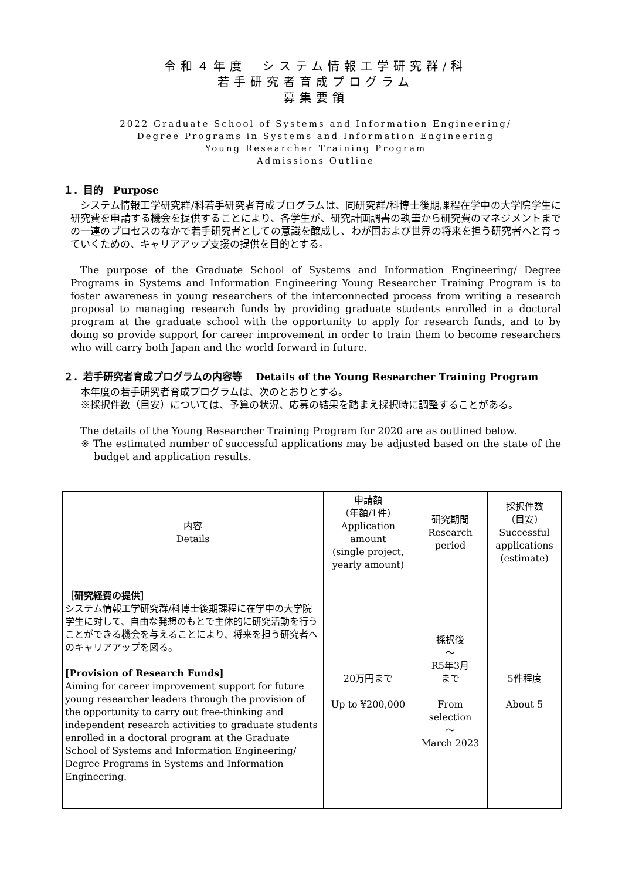令和４年度　システム情報工学研究群/科
若手研究者育成プログラム
募集要領
2022 Graduate School of Systems and Information Engineering/
Degree Programs in Systems and Information Engineering
Young Researcher Training Program
Admissions Outline
１．目的　Purpose
システム情報工学研究群/科若手研究者育成プログラムは、同研究群/科博士後期課程在学中の大学院学生に研究費を申請する機会を提供することにより、各学生が、研究計画調書の執筆から研究費のマネジメントまでの一連のプロセスのなかで若手研究者としての意識を醸成し、わが国および世界の将来を担う研究者へと育っていくための、キャリアアップ支援の提供を目的とする。
The purpose of the Graduate School of Systems and Information Engineering/ Degree Programs in Systems and Information Engineering Young Researcher Training Program is to foster awareness in young researchers of the interconnected process from writing a research proposal to managing research funds by providing graduate students enrolled in a doctoral program at the graduate school with the opportunity to apply for research funds, and to by doing so provide support for career improvement in order to train them to become researchers who will carry both Japan and the world forward in future.
２．若手研究者育成プログラムの内容等　 Details of the Young Researcher Training Program
本年度の若手研究者育成プログラムは、次のとおりとする。
※採択件数（目安）については、予算の状況、応募の結果を踏まえ採択時に調整することがある。
The details of the Young Researcher Training Program for 2020 are as outlined below.
※ The estimated number of successful applications may be adjusted based on the state of the budget and application results.
| 内容 Details | 申請額 （年額/1件） Application amount (single project, yearly amount) | 研究期間 Research period | 採択件数 （目安） Successful applications (estimate) |
| --- | --- | --- | --- |
| ［研究経費の提供］ システム情報工学研究群/科博士後期課程に在学中の大学院学生に対して、自由な発想のもとで主体的に研究活動を行うことができる機会を与えることにより、将来を担う研究者へのキャリアアップを図る。 [Provision of Research Funds] Aiming for career improvement support for future young researcher leaders through the provision of the opportunity to carry out free-thinking and independent research activities to graduate students enrolled in a doctoral program at the Graduate School of Systems and Information Engineering/ Degree Programs in Systems and Information Engineering. | 20万円まで Up to ¥200,000 | 採択後 ～ R5年3月 まで From selection ～ March 2023 | 5件程度 About 5 |